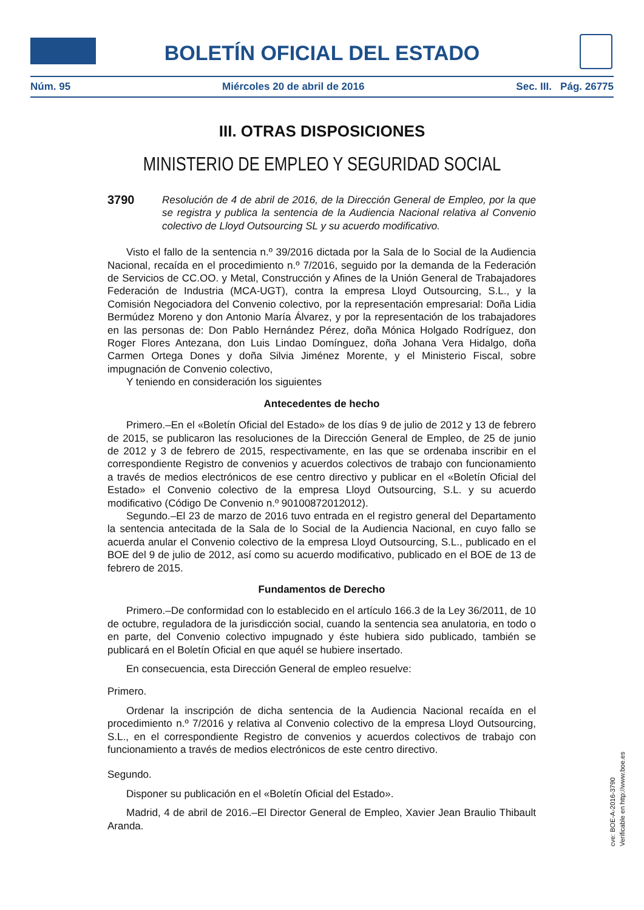BOLETÍN OFICIAL DEL ESTADO
Núm. 95 Miércoles 20 de abril de 2016 Sec. III. Pág. 26775
III. OTRAS DISPOSICIONES
MINISTERIO DE EMPLEO Y SEGURIDAD SOCIAL
3790 Resolución de 4 de abril de 2016, de la Dirección General de Empleo, por la que se registra y publica la sentencia de la Audiencia Nacional relativa al Convenio colectivo de Lloyd Outsourcing SL y su acuerdo modificativo.
Visto el fallo de la sentencia n.º 39/2016 dictada por la Sala de lo Social de la Audiencia Nacional, recaída en el procedimiento n.º 7/2016, seguido por la demanda de la Federación de Servicios de CC.OO. y Metal, Construcción y Afines de la Unión General de Trabajadores Federación de Industria (MCA-UGT), contra la empresa Lloyd Outsourcing, S.L., y la Comisión Negociadora del Convenio colectivo, por la representación empresarial: Doña Lidia Bermúdez Moreno y don Antonio María Álvarez, y por la representación de los trabajadores en las personas de: Don Pablo Hernández Pérez, doña Mónica Holgado Rodríguez, don Roger Flores Antezana, don Luis Lindao Domínguez, doña Johana Vera Hidalgo, doña Carmen Ortega Dones y doña Silvia Jiménez Morente, y el Ministerio Fiscal, sobre impugnación de Convenio colectivo,
Y teniendo en consideración los siguientes
Antecedentes de hecho
Primero.–En el «Boletín Oficial del Estado» de los días 9 de julio de 2012 y 13 de febrero de 2015, se publicaron las resoluciones de la Dirección General de Empleo, de 25 de junio de 2012 y 3 de febrero de 2015, respectivamente, en las que se ordenaba inscribir en el correspondiente Registro de convenios y acuerdos colectivos de trabajo con funcionamiento a través de medios electrónicos de ese centro directivo y publicar en el «Boletín Oficial del Estado» el Convenio colectivo de la empresa Lloyd Outsourcing, S.L. y su acuerdo modificativo (Código De Convenio n.º 90100872012012).
Segundo.–El 23 de marzo de 2016 tuvo entrada en el registro general del Departamento la sentencia antecitada de la Sala de lo Social de la Audiencia Nacional, en cuyo fallo se acuerda anular el Convenio colectivo de la empresa Lloyd Outsourcing, S.L., publicado en el BOE del 9 de julio de 2012, así como su acuerdo modificativo, publicado en el BOE de 13 de febrero de 2015.
Fundamentos de Derecho
Primero.–De conformidad con lo establecido en el artículo 166.3 de la Ley 36/2011, de 10 de octubre, reguladora de la jurisdicción social, cuando la sentencia sea anulatoria, en todo o en parte, del Convenio colectivo impugnado y éste hubiera sido publicado, también se publicará en el Boletín Oficial en que aquél se hubiere insertado.
En consecuencia, esta Dirección General de empleo resuelve:
Primero.
Ordenar la inscripción de dicha sentencia de la Audiencia Nacional recaída en el procedimiento n.º 7/2016 y relativa al Convenio colectivo de la empresa Lloyd Outsourcing, S.L., en el correspondiente Registro de convenios y acuerdos colectivos de trabajo con funcionamiento a través de medios electrónicos de este centro directivo.
Segundo.
Disponer su publicación en el «Boletín Oficial del Estado».
Madrid, 4 de abril de 2016.–El Director General de Empleo, Xavier Jean Braulio Thibault Aranda.
cve: BOE-A-2016-3790
Verificable en http://www.boe.es